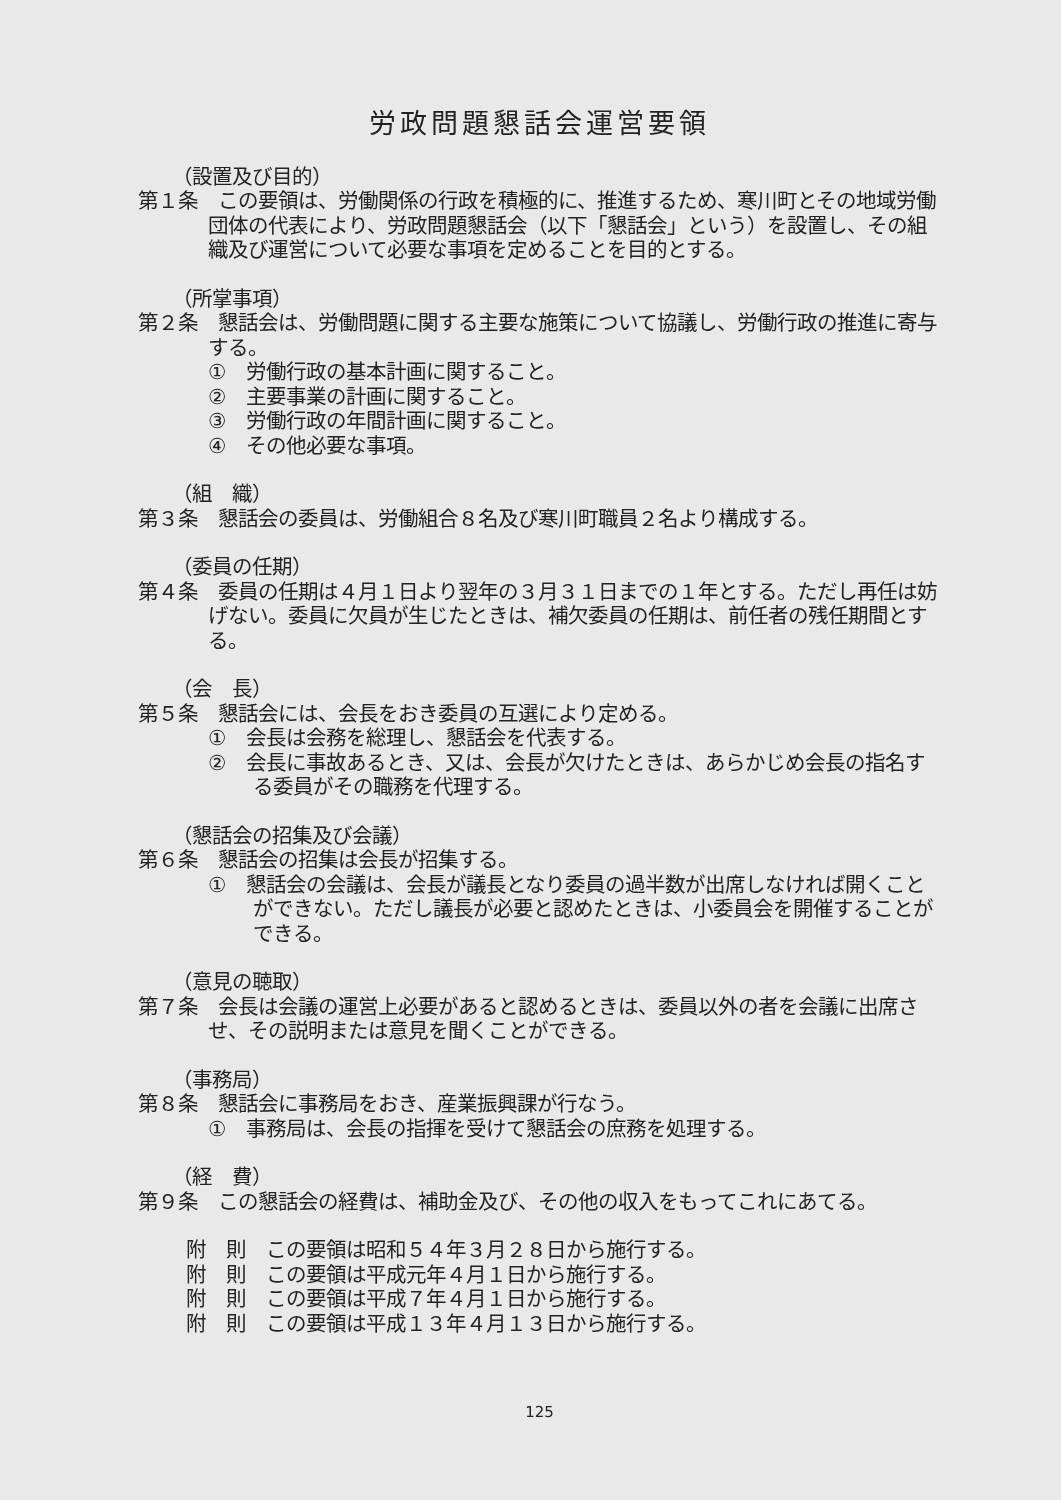労政問題懇話会運営要領
（設置及び目的）
第１条　この要領は、労働関係の行政を積極的に、推進するため、寒川町とその地域労働団体の代表により、労政問題懇話会（以下「懇話会」という）を設置し、その組織及び運営について必要な事項を定めることを目的とする。
（所掌事項）
第２条　懇話会は、労働問題に関する主要な施策について協議し、労働行政の推進に寄与する。
①　労働行政の基本計画に関すること。
②　主要事業の計画に関すること。
③　労働行政の年間計画に関すること。
④　その他必要な事項。
（組　織）
第３条　懇話会の委員は、労働組合８名及び寒川町職員２名より構成する。
（委員の任期）
第４条　委員の任期は４月１日より翌年の３月３１日までの１年とする。ただし再任は妨げない。委員に欠員が生じたときは、補欠委員の任期は、前任者の残任期間とする。
（会　長）
第５条　懇話会には、会長をおき委員の互選により定める。
①　会長は会務を総理し、懇話会を代表する。
②　会長に事故あるとき、又は、会長が欠けたときは、あらかじめ会長の指名する委員がその職務を代理する。
（懇話会の招集及び会議）
第６条　懇話会の招集は会長が招集する。
①　懇話会の会議は、会長が議長となり委員の過半数が出席しなければ開くことができない。ただし議長が必要と認めたときは、小委員会を開催することができる。
（意見の聴取）
第７条　会長は会議の運営上必要があると認めるときは、委員以外の者を会議に出席させ、その説明または意見を聞くことができる。
（事務局）
第８条　懇話会に事務局をおき、産業振興課が行なう。
①　事務局は、会長の指揮を受けて懇話会の庶務を処理する。
（経　費）
第９条　この懇話会の経費は、補助金及び、その他の収入をもってこれにあてる。
附　則　この要領は昭和５４年３月２８日から施行する。
附　則　この要領は平成元年４月１日から施行する。
附　則　この要領は平成７年４月１日から施行する。
附　則　この要領は平成１３年４月１３日から施行する。
125